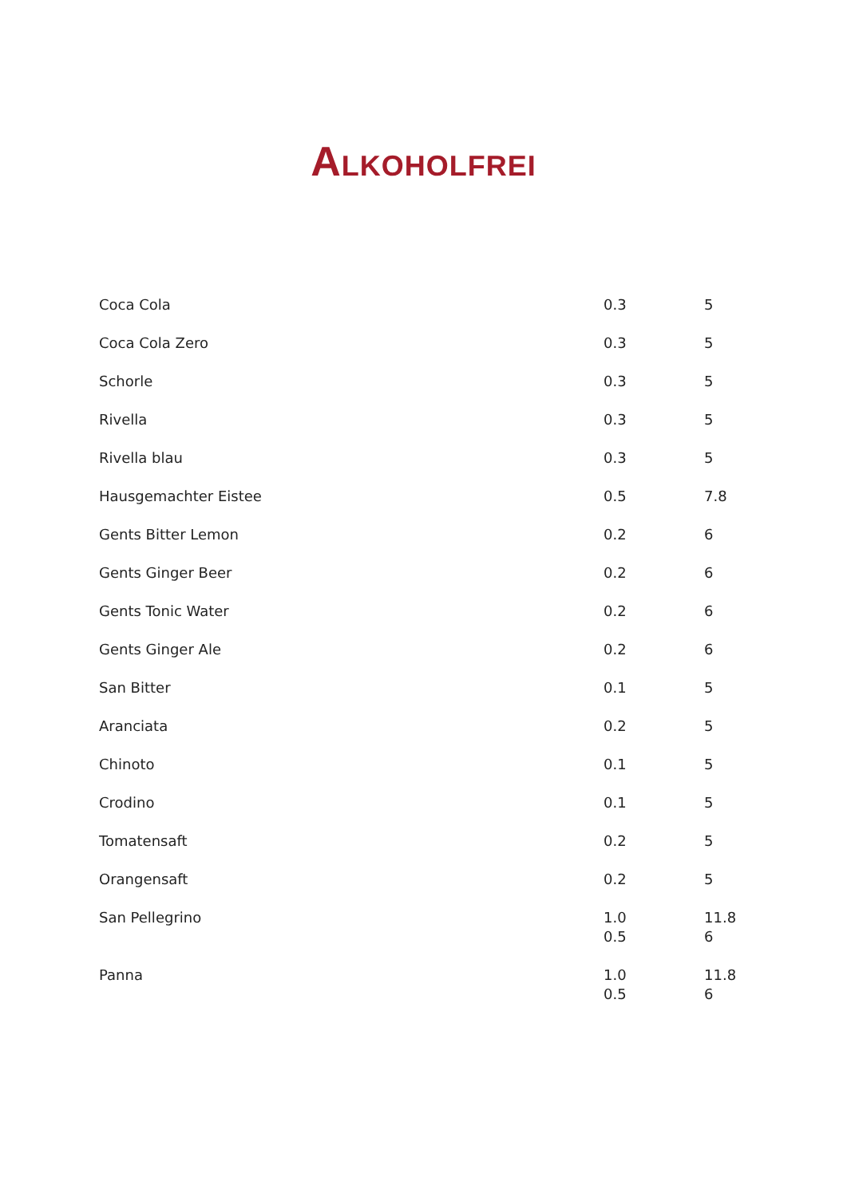ALKOHOLFREI
| Coca Cola | 0.3 | 5 |
| Coca Cola Zero | 0.3 | 5 |
| Schorle | 0.3 | 5 |
| Rivella | 0.3 | 5 |
| Rivella blau | 0.3 | 5 |
| Hausgemachter Eistee | 0.5 | 7.8 |
| Gents Bitter Lemon | 0.2 | 6 |
| Gents Ginger Beer | 0.2 | 6 |
| Gents Tonic Water | 0.2 | 6 |
| Gents Ginger Ale | 0.2 | 6 |
| San Bitter | 0.1 | 5 |
| Aranciata | 0.2 | 5 |
| Chinoto | 0.1 | 5 |
| Crodino | 0.1 | 5 |
| Tomatensaft | 0.2 | 5 |
| Orangensaft | 0.2 | 5 |
| San Pellegrino | 1.0 0.5 | 11.8 6 |
| Panna | 1.0 0.5 | 11.8 6 |